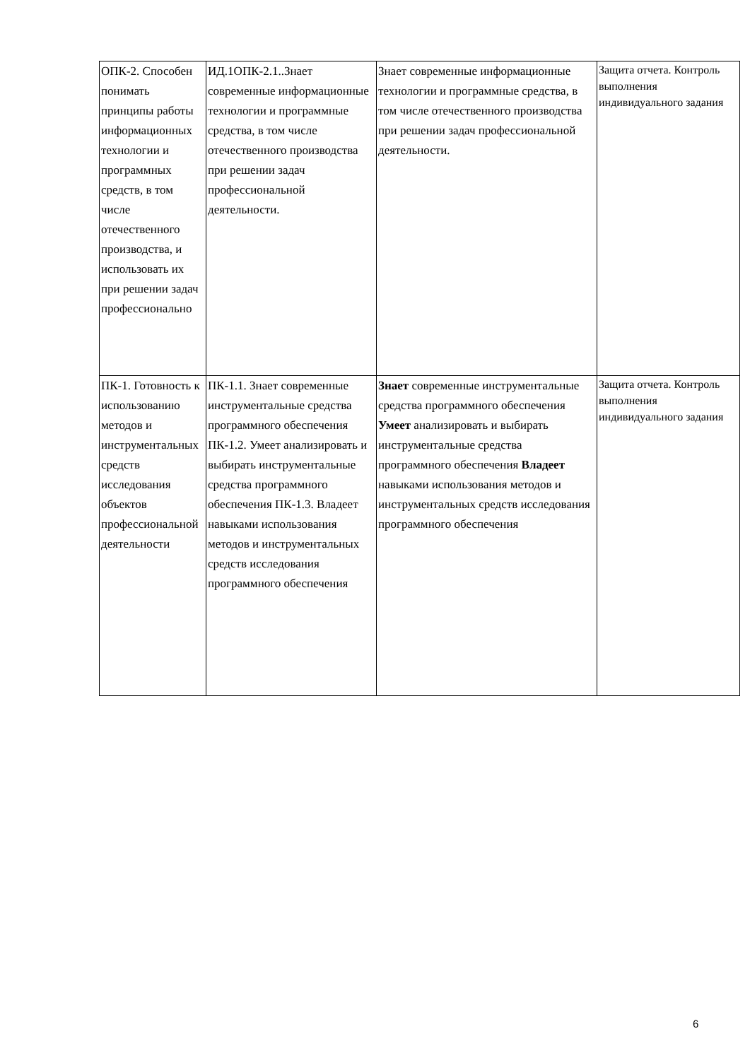| ОПК-2. Способен понимать принципы работы информационных технологии и программных средств, в том числе отечественного производства, и использовать их при решении задач профессионально | ИД.1ОПК-2.1..Знает современные информационные технологии и программные средства, в том числе отечественного производства при решении задач профессиональной деятельности. | Знает современные информационные технологии и программные средства, в том числе отечественного производства при решении задач профессиональной деятельности. | Защита отчета. Контроль выполнения индивидуального задания |
| ПК-1. Готовность к использованию методов и инструментальных средств исследования объектов профессиональной деятельности | ПК-1.1. Знает современные инструментальные средства программного обеспечения ПК-1.2. Умеет анализировать и выбирать инструментальные средства программного обеспечения ПК-1.3. Владеет навыками использования методов и инструментальных средств исследования программного обеспечения | Знает современные инструментальные средства программного обеспечения Умеет анализировать и выбирать инструментальные средства программного обеспечения Владеет навыками использования методов и инструментальных средств исследования программного обеспечения | Защита отчета. Контроль выполнения индивидуального задания |
6